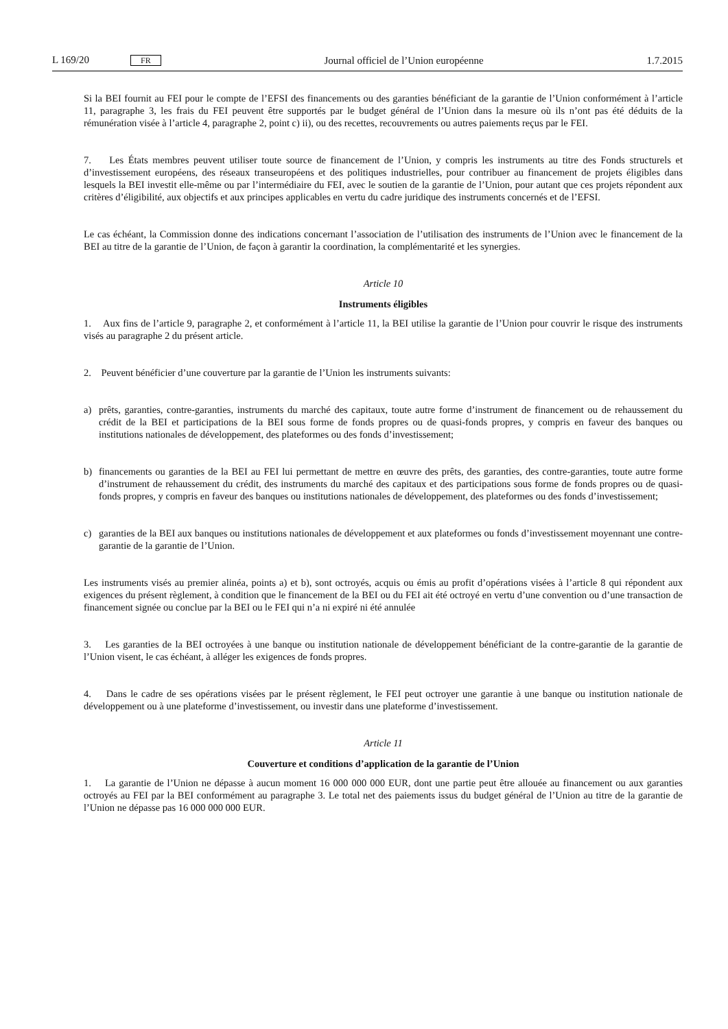L 169/20 FR
Journal officiel de l’Union européenne
1.7.2015
Si la BEI fournit au FEI pour le compte de l’EFSI des financements ou des garanties bénéficiant de la garantie de l’Union conformément à l’article 11, paragraphe 3, les frais du FEI peuvent être supportés par le budget général de l’Union dans la mesure où ils n’ont pas été déduits de la rémunération visée à l’article 4, paragraphe 2, point c) ii), ou des recettes, recouvrements ou autres paiements reçus par le FEI.
7. Les États membres peuvent utiliser toute source de financement de l’Union, y compris les instruments au titre des Fonds structurels et d’investissement européens, des réseaux transeuropéens et des politiques industrielles, pour contribuer au financement de projets éligibles dans lesquels la BEI investit elle-même ou par l’intermédiaire du FEI, avec le soutien de la garantie de l’Union, pour autant que ces projets répondent aux critères d’éligibilité, aux objectifs et aux principes applicables en vertu du cadre juridique des instruments concernés et de l’EFSI.
Le cas échéant, la Commission donne des indications concernant l’association de l’utilisation des instruments de l’Union avec le financement de la BEI au titre de la garantie de l’Union, de façon à garantir la coordination, la complémentarité et les synergies.
Article 10
Instruments éligibles
1. Aux fins de l’article 9, paragraphe 2, et conformément à l’article 11, la BEI utilise la garantie de l’Union pour couvrir le risque des instruments visés au paragraphe 2 du présent article.
2. Peuvent bénéficier d’une couverture par la garantie de l’Union les instruments suivants:
a) prêts, garanties, contre-garanties, instruments du marché des capitaux, toute autre forme d’instrument de financement ou de rehaussement du crédit de la BEI et participations de la BEI sous forme de fonds propres ou de quasi-fonds propres, y compris en faveur des banques ou institutions nationales de développement, des plateformes ou des fonds d’investissement;
b) financements ou garanties de la BEI au FEI lui permettant de mettre en œuvre des prêts, des garanties, des contre-garanties, toute autre forme d’instrument de rehaussement du crédit, des instruments du marché des capitaux et des participations sous forme de fonds propres ou de quasi-fonds propres, y compris en faveur des banques ou institutions nationales de développement, des plateformes ou des fonds d’investissement;
c) garanties de la BEI aux banques ou institutions nationales de développement et aux plateformes ou fonds d’investissement moyennant une contre-garantie de la garantie de l’Union.
Les instruments visés au premier alinéa, points a) et b), sont octroyés, acquis ou émis au profit d’opérations visées à l’article 8 qui répondent aux exigences du présent règlement, à condition que le financement de la BEI ou du FEI ait été octroyé en vertu d’une convention ou d’une transaction de financement signée ou conclue par la BEI ou le FEI qui n’a ni expiré ni été annulée
3. Les garanties de la BEI octroyées à une banque ou institution nationale de développement bénéficiant de la contre-garantie de la garantie de l’Union visent, le cas échéant, à alléger les exigences de fonds propres.
4. Dans le cadre de ses opérations visées par le présent règlement, le FEI peut octroyer une garantie à une banque ou institution nationale de développement ou à une plateforme d’investissement, ou investir dans une plateforme d’investissement.
Article 11
Couverture et conditions d’application de la garantie de l’Union
1. La garantie de l’Union ne dépasse à aucun moment 16 000 000 000 EUR, dont une partie peut être allouée au financement ou aux garanties octroyés au FEI par la BEI conformément au paragraphe 3. Le total net des paiements issus du budget général de l’Union au titre de la garantie de l’Union ne dépasse pas 16 000 000 000 EUR.